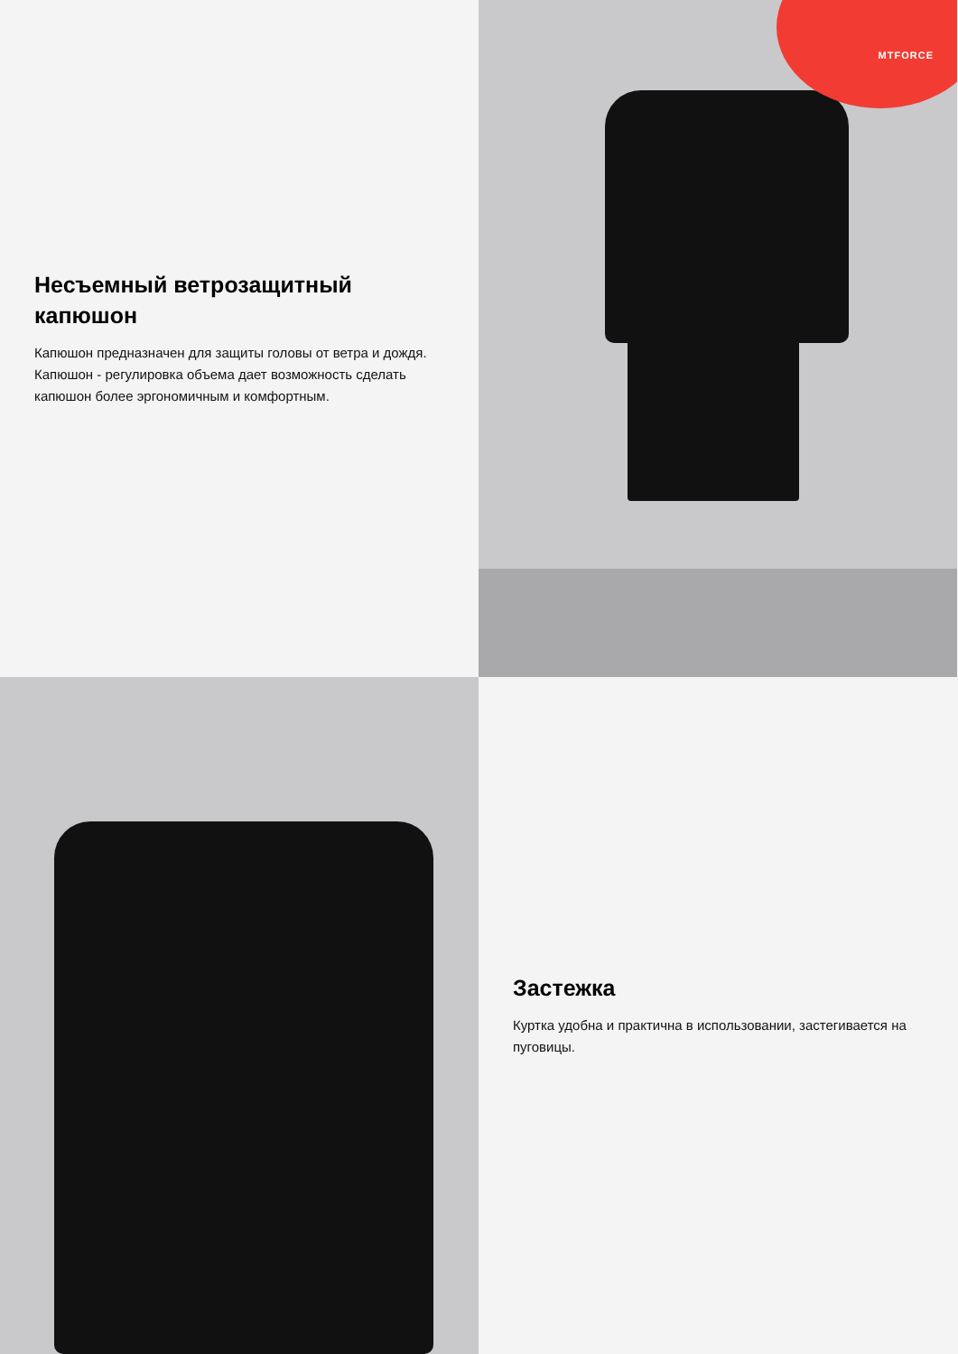Несъемный ветрозащитный капюшон
Капюшон предназначен для защиты головы от ветра и дождя. Капюшон - регулировка объема дает возможность сделать капюшон более эргономичным и комфортным.
MTFORCE
Застежка
Куртка удобна и практична в использовании, застегивается на пуговицы.